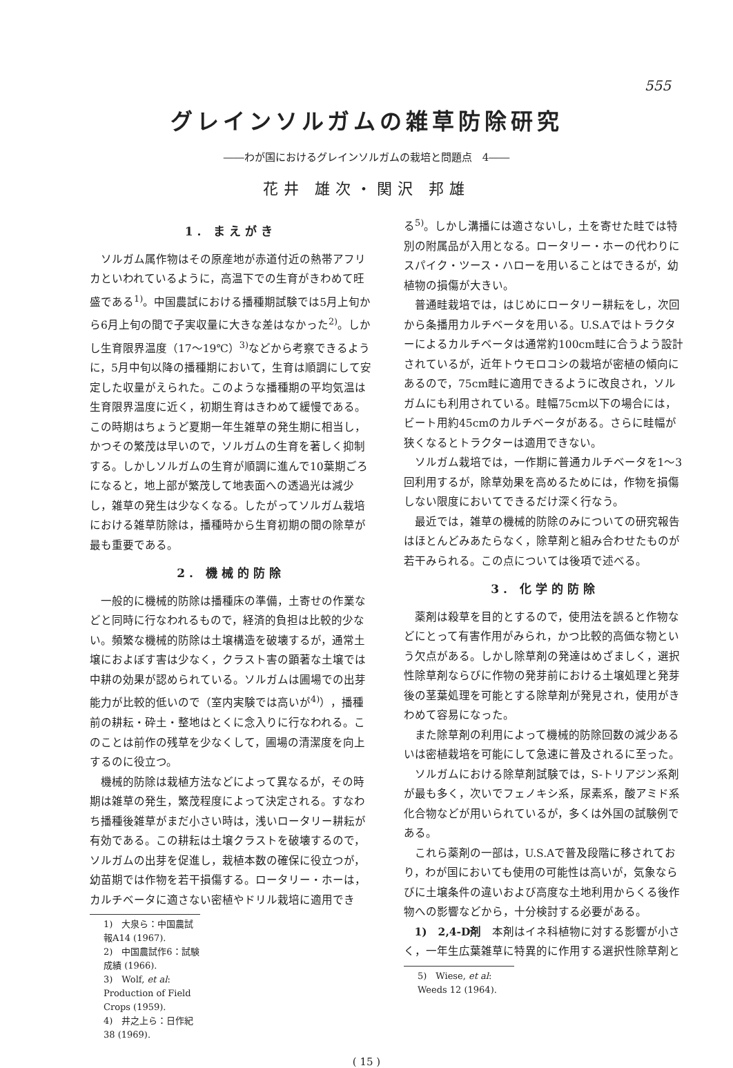555
グレインソルガムの雑草防除研究
――わが国におけるグレインソルガムの栽培と問題点　4――
花井 雄次・関沢 邦雄
1. まえがき
ソルガム属作物はその原産地が赤道付近の熱帯アフリカといわれているように，高温下での生育がきわめて旺盛である<sup>1)</sup>。中国農試における播種期試験では5月上旬から6月上旬の間で子実収量に大きな差はなかった<sup>2)</sup>。しかし生育限界温度（17～19℃）<sup>3)</sup>などから考察できるように，5月中旬以降の播種期において，生育は順調にして安定した収量がえられた。このような播種期の平均気温は生育限界温度に近く，初期生育はきわめて緩慢である。この時期はちょうど夏期一年生雑草の発生期に相当し，かつその繁茂は早いので，ソルガムの生育を著しく抑制する。しかしソルガムの生育が順調に進んで10葉期ごろになると，地上部が繁茂して地表面への透過光は減少し，雑草の発生は少なくなる。したがってソルガム栽培における雑草防除は，播種時から生育初期の間の除草が最も重要である。
2. 機械的防除
一般的に機械的防除は播種床の準備，土寄せの作業などと同時に行なわれるもので，経済的負担は比較的少ない。頻繁な機械的防除は土壌構造を破壊するが，通常土壌におよぼす害は少なく，クラスト害の顕著な土壌では中耕の効果が認められている。ソルガムは圃場での出芽能力が比較的低いので（室内実験では高いが<sup>4)</sup>），播種前の耕耘・砕土・整地はとくに念入りに行なわれる。このことは前作の残草を少なくして，圃場の清潔度を向上するのに役立つ。
機械的防除は栽植方法などによって異なるが，その時期は雑草の発生，繁茂程度によって決定される。すなわち播種後雑草がまだ小さい時は，浅いロータリー耕耘が有効である。この耕耘は土壌クラストを破壊するので，ソルガムの出芽を促進し，栽植本数の確保に役立つが，幼苗期では作物を若干損傷する。ロータリー・ホーは，カルチベータに適さない密植やドリル栽培に適用でき
1)　大泉ら：中国農試報A14 (1967).
2)　中国農試作6：試験成績 (1966).
3)　Wolf, et al: Production of Field Crops (1959).
4)　井之上ら：日作紀38 (1969).
る<sup>5)</sup>。しかし溝播には適さないし，土を寄せた畦では特別の附属品が入用となる。ロータリー・ホーの代わりにスパイク・ツース・ハローを用いることはできるが，幼植物の損傷が大きい。
普通畦栽培では，はじめにロータリー耕耘をし，次回から条播用カルチベータを用いる。U.S.Aではトラクターによるカルチベータは通常約100cm畦に合うよう設計されているが，近年トウモロコシの栽培が密植の傾向にあるので，75cm畦に適用できるように改良され，ソルガムにも利用されている。畦幅75cm以下の場合には，ビート用約45cmのカルチベータがある。さらに畦幅が狭くなるとトラクターは適用できない。
ソルガム栽培では，一作期に普通カルチベータを1～3回利用するが，除草効果を高めるためには，作物を損傷しない限度においてできるだけ深く行なう。
最近では，雑草の機械的防除のみについての研究報告はほとんどみあたらなく，除草剤と組み合わせたものが若干みられる。この点については後項で述べる。
3. 化学的防除
薬剤は殺草を目的とするので，使用法を誤ると作物などにとって有害作用がみられ，かつ比較的高価な物という欠点がある。しかし除草剤の発達はめざましく，選択性除草剤ならびに作物の発芽前における土壌処理と発芽後の茎葉処理を可能とする除草剤が発見され，使用がきわめて容易になった。
また除草剤の利用によって機械的防除回数の減少あるいは密植栽培を可能にして急速に普及されるに至った。
ソルガムにおける除草剤試験では，S-トリアジン系剤が最も多く，次いでフェノキシ系，尿素系，酸アミド系化合物などが用いられているが，多くは外国の試験例である。
これら薬剤の一部は，U.S.Aで普及段階に移されており，わが国においても使用の可能性は高いが，気象ならびに土壌条件の違いおよび高度な土地利用からくる後作物への影響などから，十分検討する必要がある。
1)　2,4-D剤　本剤はイネ科植物に対する影響が小さく，一年生広葉雑草に特異的に作用する選択性除草剤と
5)　Wiese, et al: Weeds 12 (1964).
( 15 )